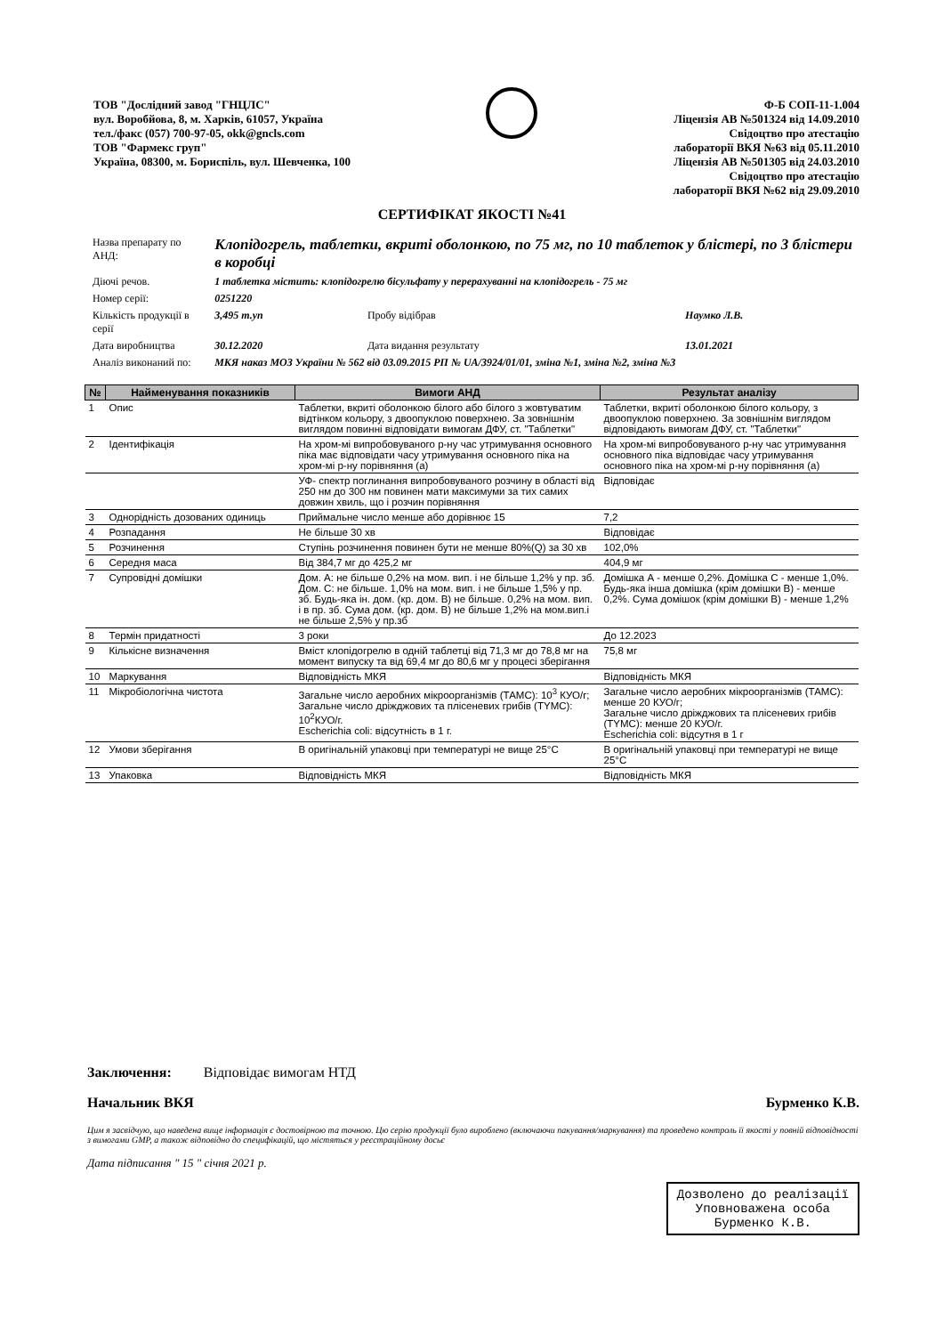ТОВ "Дослідний завод "ГНЦЛС"
вул. Воробйова, 8, м. Харків, 61057, Україна
тел./факс (057) 700-97-05, okk@gncls.com
ТОВ "Фармекс груп"
Україна, 08300, м. Бориспіль, вул. Шевченка, 100
Ф-Б СОП-11-1.004
Ліцензія АВ №501324 від 14.09.2010
Свідоцтво про атестацію
лабораторії ВКЯ №63 від 05.11.2010
Ліцензія АВ №501305 від 24.03.2010
Свідоцтво про атестацію
лабораторії ВКЯ №62 від 29.09.2010
СЕРТИФІКАТ ЯКОСТІ №41
| Назва препарату по АНД: | Клопідогрель, таблетки, вкриті оболонкою, по 75 мг, по 10 таблеток у блістері, по 3 блістери в коробці | | |
| Діючі речов. | 1 таблетка містить: клопідогрелю бісульфату у перерахуванні на клопідогрель - 75 мг | | |
| Номер серії: | 0251220 | | |
| Кількість продукції в серії | 3,495 т.уп | Пробу відібрав | Наумко Л.В. |
| Дата виробництва | 30.12.2020 | Дата видання результату | 13.01.2021 |
| Аналіз виконаний по: | МКЯ наказ МОЗ України № 562 від 03.09.2015 РП № UA/3924/01/01, зміна №1, зміна №2, зміна №3 | | |
| № | Найменування показників | Вимоги АНД | Результат аналізу |
| --- | --- | --- | --- |
| 1 | Опис | Таблетки, вкриті оболонкою білого або білого з жовтуватим відтінком кольору, з двоопуклою поверхнею. За зовнішнім виглядом повинні відповідати вимогам ДФУ, ст. "Таблетки" | Таблетки, вкриті оболонкою білого кольору, з двоопуклою поверхнею. За зовнішнім виглядом відповідають вимогам ДФУ, ст. "Таблетки" |
| 2 | Ідентифікація | На хром-мі випробовуваного р-ну час утримування основного піка має відповідати часу утримування основного піка на хром-мі р-ну порівняння (а) | На хром-мі випробовуваного р-ну час утримування основного піка відповідає часу утримування основного піка на хром-мі р-ну порівняння (а) |
| | | УФ- спектр поглинання випробовуваного розчину в області від 250 нм до 300 нм повинен мати максимуми за тих самих довжин хвиль, що і розчин порівняння | Відповідає |
| 3 | Однорідність дозованих одиниць | Приймальне число менше або дорівнює 15 | 7,2 |
| 4 | Розпадання | Не більше 30 хв | Відповідає |
| 5 | Розчинення | Ступінь розчинення повинен бути не менше 80%(Q) за 30 хв | 102,0% |
| 6 | Середня маса | Від 384,7 мг до 425,2 мг | 404,9 мг |
| 7 | Супровідні домішки | Дом. А: не більше 0,2% на мом. вип. і не більше 1,2% у пр. зб. Дом. С: не більше. 1,0% на мом. вип. і не більше 1,5% у пр. зб. Будь-яка ін. дом. (кр. дом. В) не більше. 0,2% на мом. вип. і в пр. зб. Сума дом. (кр. дом. В) не більше 1,2% на мом.вип.і не більше 2,5% у пр.зб | Домішка А - менше 0,2%. Домішка С - менше 1,0%. Будь-яка інша домішка (крім домішки В) - менше 0,2%. Сума домішок (крім домішки В) - менше 1,2% |
| 8 | Термін придатності | 3 роки | До 12.2023 |
| 9 | Кількісне визначення | Вміст клопідогрелю в одній таблетці від 71,3 мг до 78,8 мг на момент випуску та від 69,4 мг до 80,6 мг у процесі зберігання | 75,8 мг |
| 10 | Маркування | Відповідність МКЯ | Відповідність МКЯ |
| 11 | Мікробіологічна чистота | Загальне число аеробних мікроорганізмів (ТАМС): 10<sup>3</sup> КУО/г; Загальне число дріжджових та плісеневих грибів (ТYМС): 10<sup>2</sup>КУО/г. Escherichia coli: відсутність в 1 г. | Загальне число аеробних мікроорганізмів (ТАМС): менше 20 КУО/г; Загальне число дріжджових та плісеневих грибів (ТYМС): менше 20 КУО/г. Escherichia coli: відсутня в 1 г |
| 12 | Умови зберігання | В оригінальній упаковці при температурі не вище 25°С | В оригінальній упаковці при температурі не вище 25°С |
| 13 | Упаковка | Відповідність МКЯ | Відповідність МКЯ |
Заключення: Відповідає вимогам НТД
Начальник ВКЯ Бурменко К.В.
Цим я засвідчую, що наведена вище інформація є достовірною та точною. Цю серію продукції було вироблено (включаючи пакування/маркування) та проведено контроль її якості у повній відповідності з вимогами GMP, а також відповідно до специфікацій, що містяться у реєстраційному досьє
Дата підписання " 15 " січня 2021 р.
Дозволено до реалізації
Уповноважена особа
Бурменко К.В.